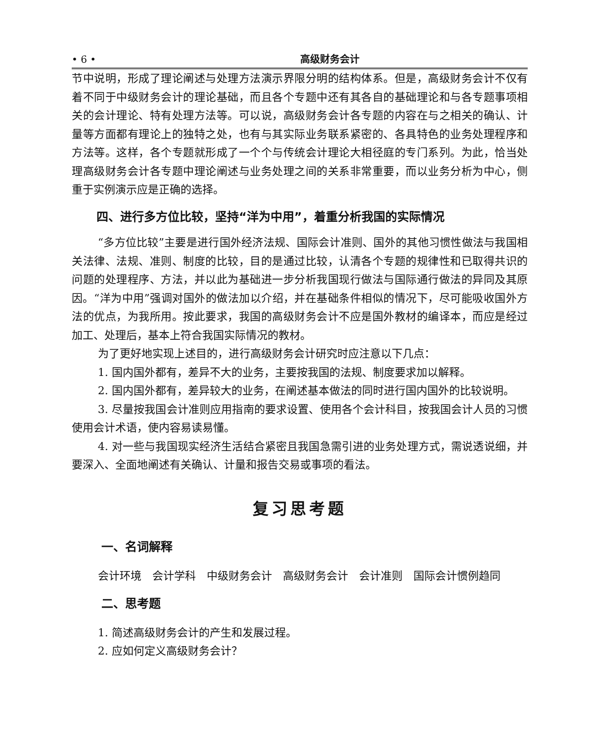• 6 • 高级财务会计
节中说明，形成了理论阐述与处理方法演示界限分明的结构体系。但是，高级财务会计不仅有着不同于中级财务会计的理论基础，而且各个专题中还有其各自的基础理论和与各专题事项相关的会计理论、特有处理方法等。可以说，高级财务会计各专题的内容在与之相关的确认、计量等方面都有理论上的独特之处，也有与其实际业务联系紧密的、各具特色的业务处理程序和方法等。这样，各个专题就形成了一个个与传统会计理论大相径庭的专门系列。为此，恰当处理高级财务会计各专题中理论阐述与业务处理之间的关系非常重要，而以业务分析为中心，侧重于实例演示应是正确的选择。
四、进行多方位比较，坚持“洋为中用”，着重分析我国的实际情况
“多方位比较”主要是进行国外经济法规、国际会计准则、国外的其他习惯性做法与我国相关法律、法规、准则、制度的比较，目的是通过比较，认清各个专题的规律性和已取得共识的问题的处理程序、方法，并以此为基础进一步分析我国现行做法与国际通行做法的异同及其原因。“洋为中用”强调对国外的做法加以介绍，并在基础条件相似的情况下，尽可能吸收国外方法的优点，为我所用。按此要求，我国的高级财务会计不应是国外教材的编译本，而应是经过加工、处理后，基本上符合我国实际情况的教材。
为了更好地实现上述目的，进行高级财务会计研究时应注意以下几点：
1. 国内国外都有，差异不大的业务，主要按我国的法规、制度要求加以解释。
2. 国内国外都有，差异较大的业务，在阐述基本做法的同时进行国内国外的比较说明。
3. 尽量按我国会计准则应用指南的要求设置、使用各个会计科目，按我国会计人员的习惯使用会计术语，使内容易读易懂。
4. 对一些与我国现实经济生活结合紧密且我国急需引进的业务处理方式，需说透说细，并要深入、全面地阐述有关确认、计量和报告交易或事项的看法。
复习思考题
一、名词解释
会计环境　会计学科　中级财务会计　高级财务会计　会计准则　国际会计惯例趋同
二、思考题
1. 简述高级财务会计的产生和发展过程。
2. 应如何定义高级财务会计？